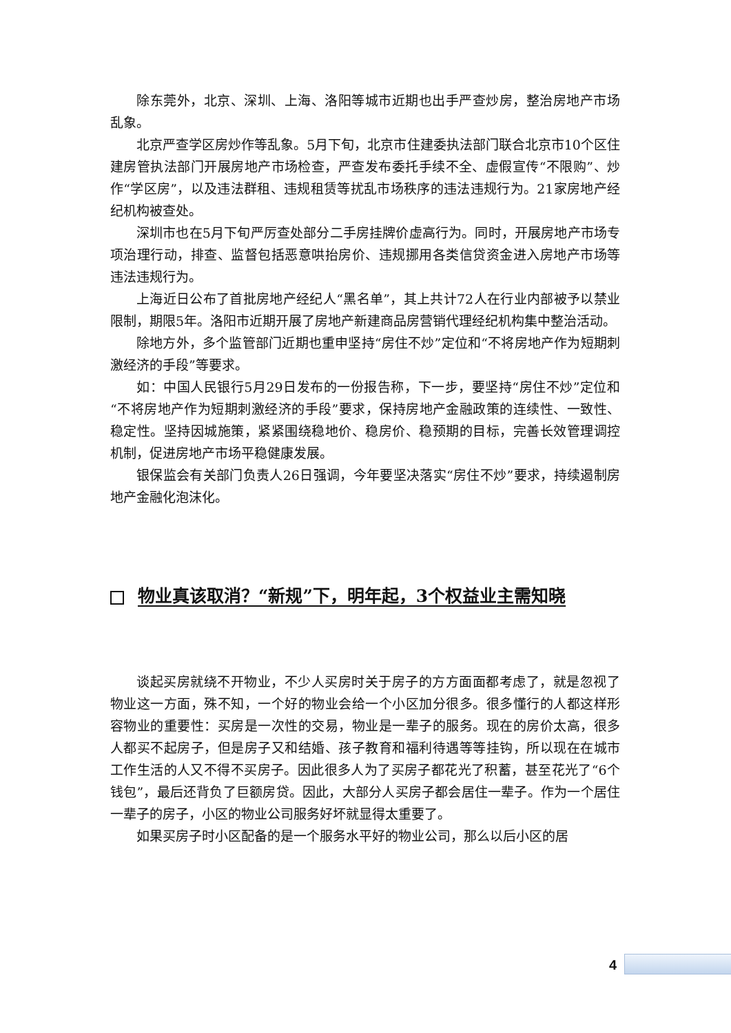除东莞外，北京、深圳、上海、洛阳等城市近期也出手严查炒房，整治房地产市场乱象。
北京严查学区房炒作等乱象。5月下旬，北京市住建委执法部门联合北京市10个区住建房管执法部门开展房地产市场检查，严查发布委托手续不全、虚假宣传“不限购”、炒作“学区房”，以及违法群租、违规租赁等扰乱市场秩序的违法违规行为。21家房地产经纪机构被查处。
深圳市也在5月下旬严厉查处部分二手房挂牌价虚高行为。同时，开展房地产市场专项治理行动，排查、监督包括恶意哄抬房价、违规挪用各类信贷资金进入房地产市场等违法违规行为。
上海近日公布了首批房地产经纪人“黑名单”，其上共计72人在行业内部被予以禁业限制，期限5年。洛阳市近期开展了房地产新建商品房营销代理经纪机构集中整治活动。
除地方外，多个监管部门近期也重申坚持“房住不炒”定位和“不将房地产作为短期刺激经济的手段”等要求。
如：中国人民银行5月29日发布的一份报告称，下一步，要坚持“房住不炒”定位和“不将房地产作为短期刺激经济的手段”要求，保持房地产金融政策的连续性、一致性、稳定性。坚持因城施策，紧紧围绕稳地价、稳房价、稳预期的目标，完善长效管理调控机制，促进房地产市场平稳健康发展。
银保监会有关部门负责人26日强调，今年要坚决落实“房住不炒”要求，持续遏制房地产金融化泡沫化。
物业真该取消？“新规”下，明年起，3个权益业主需知晓
谈起买房就绕不开物业，不少人买房时关于房子的方方面面都考虑了，就是忽视了物业这一方面，殊不知，一个好的物业会给一个小区加分很多。很多懂行的人都这样形容物业的重要性：买房是一次性的交易，物业是一辈子的服务。现在的房价太高，很多人都买不起房子，但是房子又和结婚、孩子教育和福利待遇等等挂钩，所以现在在城市工作生活的人又不得不买房子。因此很多人为了买房子都花光了积蓄，甚至花光了“6个钱包”，最后还背负了巨额房贷。因此，大部分人买房子都会居住一辈子。作为一个居住一辈子的房子，小区的物业公司服务好坏就显得太重要了。
如果买房子时小区配备的是一个服务水平好的物业公司，那么以后小区的居
4